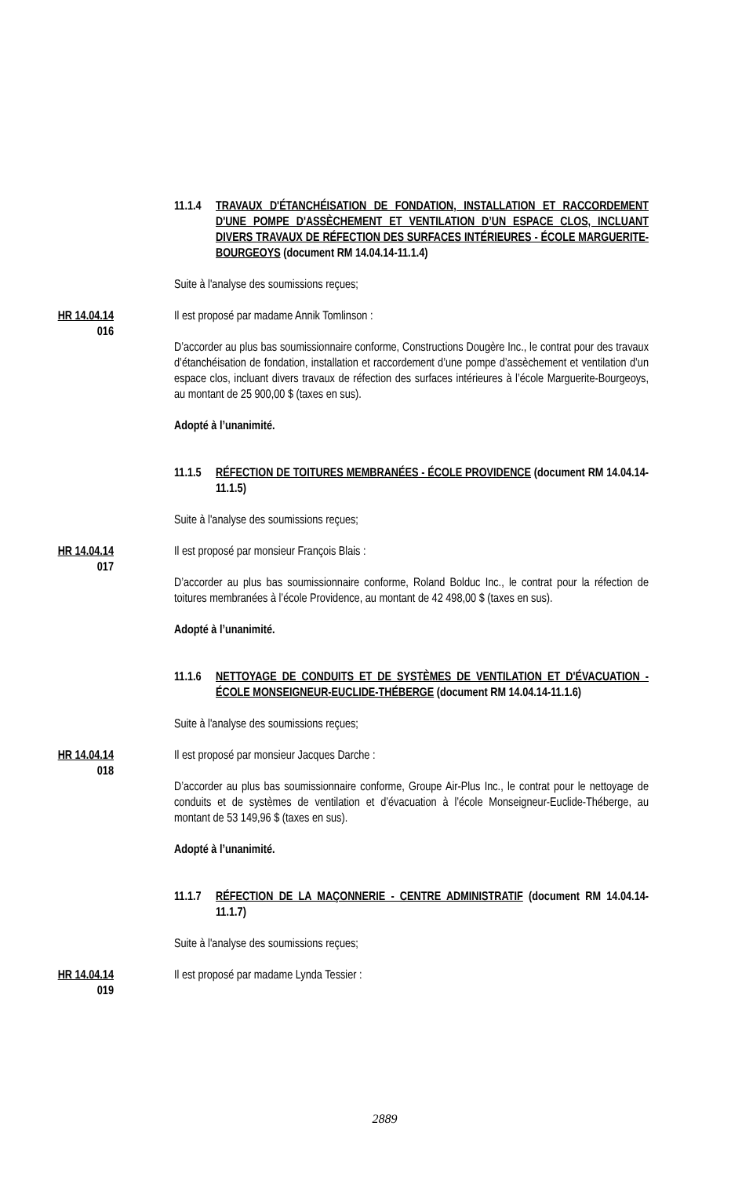11.1.4 TRAVAUX D'ÉTANCHÉISATION DE FONDATION, INSTALLATION ET RACCORDEMENT D'UNE POMPE D'ASSÈCHEMENT ET VENTILATION D’UN ESPACE CLOS, INCLUANT DIVERS TRAVAUX DE RÉFECTION DES SURFACES INTÉRIEURES - ÉCOLE MARGUERITE-BOURGEOYS (document RM 14.04.14-11.1.4)
Suite à l'analyse des soumissions reçues;
HR 14.04.14
016
Il est proposé par madame Annik Tomlinson :
D’accorder au plus bas soumissionnaire conforme, Constructions Dougère Inc., le contrat pour des travaux d’étanchéisation de fondation, installation et raccordement d’une pompe d’assèchement et ventilation d’un espace clos, incluant divers travaux de réfection des surfaces intérieures à l’école Marguerite-Bourgeoys, au montant de 25 900,00 $ (taxes en sus).
Adopté à l’unanimité.
11.1.5 RÉFECTION DE TOITURES MEMBRANÉES - ÉCOLE PROVIDENCE (document RM 14.04.14-11.1.5)
Suite à l'analyse des soumissions reçues;
HR 14.04.14
017
Il est proposé par monsieur François Blais :
D’accorder au plus bas soumissionnaire conforme, Roland Bolduc Inc., le contrat pour la réfection de toitures membranées à l’école Providence, au montant de 42 498,00 $ (taxes en sus).
Adopté à l’unanimité.
11.1.6 NETTOYAGE DE CONDUITS ET DE SYSTÈMES DE VENTILATION ET D'ÉVACUATION - ÉCOLE MONSEIGNEUR-EUCLIDE-THÉBERGE (document RM 14.04.14-11.1.6)
Suite à l'analyse des soumissions reçues;
HR 14.04.14
018
Il est proposé par monsieur Jacques Darche :
D’accorder au plus bas soumissionnaire conforme, Groupe Air-Plus Inc., le contrat pour le nettoyage de conduits et de systèmes de ventilation et d’évacuation à l’école Monseigneur-Euclide-Théberge, au montant de 53 149,96 $ (taxes en sus).
Adopté à l’unanimité.
11.1.7 RÉFECTION DE LA MAÇONNERIE - CENTRE ADMINISTRATIF (document RM 14.04.14-11.1.7)
Suite à l'analyse des soumissions reçues;
HR 14.04.14
019
Il est proposé par madame Lynda Tessier :
2889